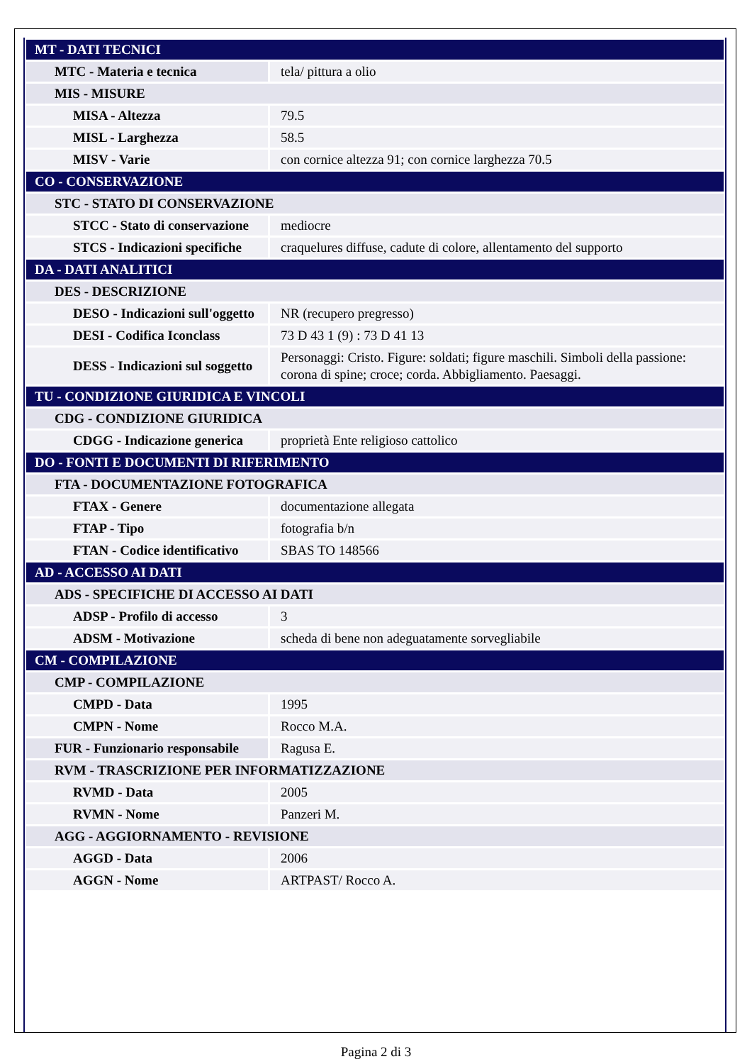| MT - DATI TECNICI | |
| MTC - Materia e tecnica | tela/ pittura a olio |
| MIS - MISURE | |
| MISA - Altezza | 79.5 |
| MISL - Larghezza | 58.5 |
| MISV - Varie | con cornice altezza 91; con cornice larghezza 70.5 |
| CO - CONSERVAZIONE | |
| STC - STATO DI CONSERVAZIONE | |
| STCC - Stato di conservazione | mediocre |
| STCS - Indicazioni specifiche | craquelures diffuse, cadute di colore, allentamento del supporto |
| DA - DATI ANALITICI | |
| DES - DESCRIZIONE | |
| DESO - Indicazioni sull'oggetto | NR (recupero pregresso) |
| DESI - Codifica Iconclass | 73 D 43 1 (9) : 73 D 41 13 |
| DESS - Indicazioni sul soggetto | Personaggi: Cristo. Figure: soldati; figure maschili. Simboli della passione: corona di spine; croce; corda. Abbigliamento. Paesaggi. |
| TU - CONDIZIONE GIURIDICA E VINCOLI | |
| CDG - CONDIZIONE GIURIDICA | |
| CDGG - Indicazione generica | proprietà Ente religioso cattolico |
| DO - FONTI E DOCUMENTI DI RIFERIMENTO | |
| FTA - DOCUMENTAZIONE FOTOGRAFICA | |
| FTAX - Genere | documentazione allegata |
| FTAP - Tipo | fotografia b/n |
| FTAN - Codice identificativo | SBAS TO 148566 |
| AD - ACCESSO AI DATI | |
| ADS - SPECIFICHE DI ACCESSO AI DATI | |
| ADSP - Profilo di accesso | 3 |
| ADSM - Motivazione | scheda di bene non adeguatamente sorvegliabile |
| CM - COMPILAZIONE | |
| CMP - COMPILAZIONE | |
| CMPD - Data | 1995 |
| CMPN - Nome | Rocco M.A. |
| FUR - Funzionario responsabile | Ragusa E. |
| RVM - TRASCRIZIONE PER INFORMATIZZAZIONE | |
| RVMD - Data | 2005 |
| RVMN - Nome | Panzeri M. |
| AGG - AGGIORNAMENTO - REVISIONE | |
| AGGD - Data | 2006 |
| AGGN - Nome | ARTPAST/ Rocco A. |
Pagina 2 di 3